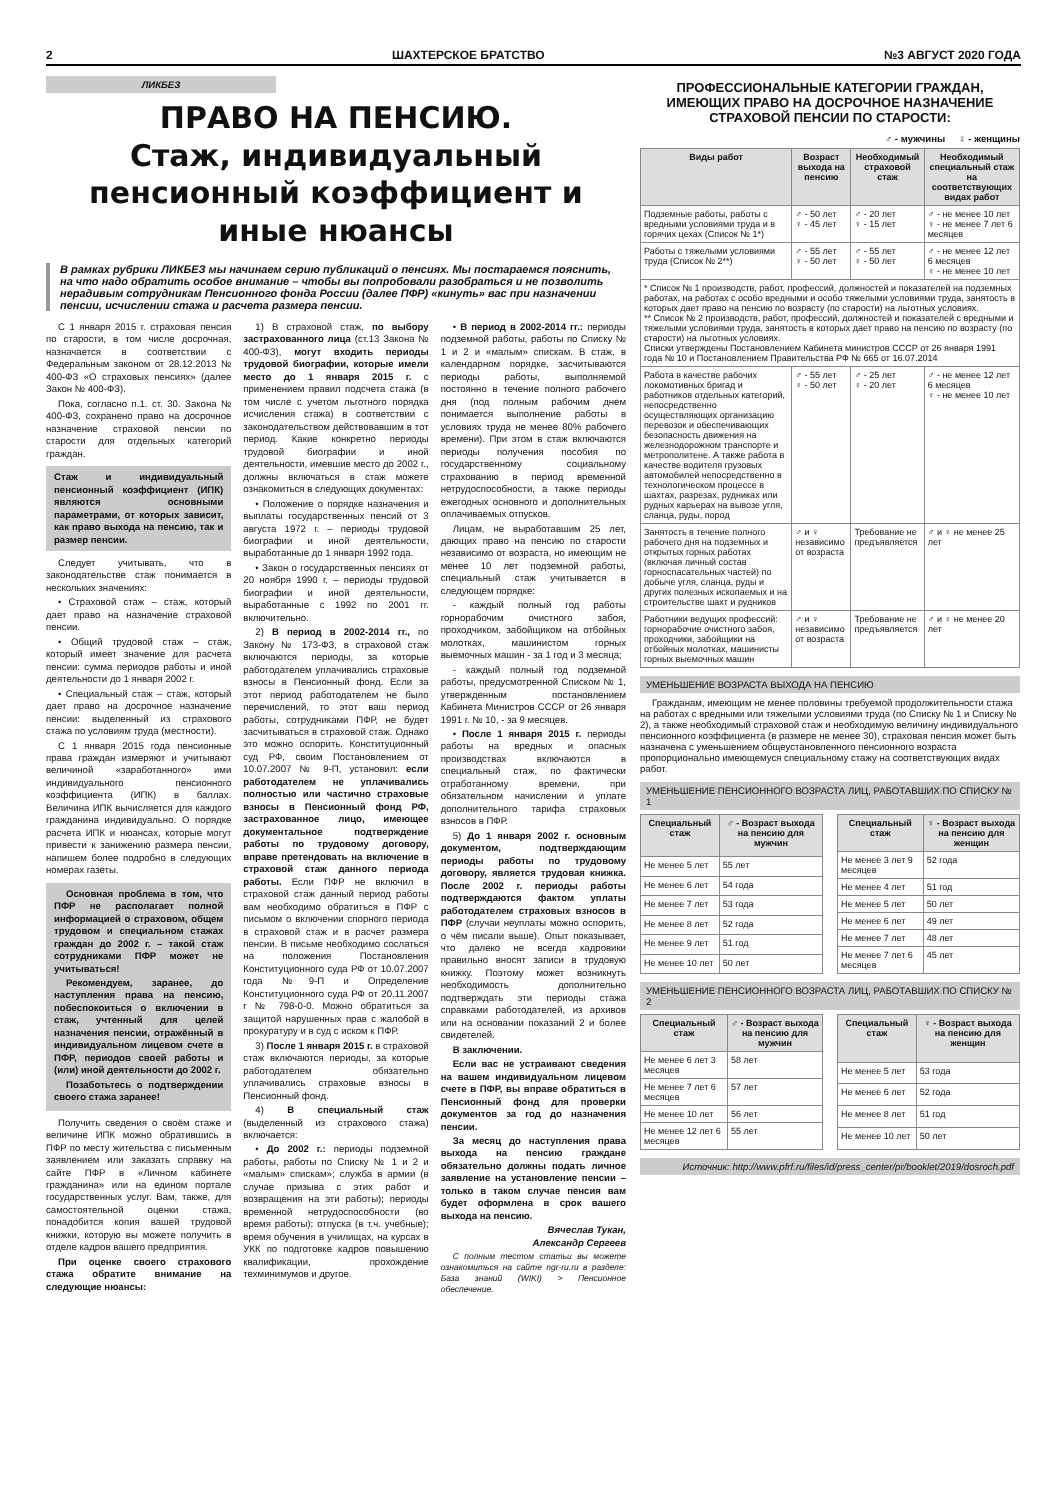2 ШАХТЕРСКОЕ БРАТСТВО №3 АВГУСТ 2020 ГОДА
ЛИКБЕЗ
ПРАВО НА ПЕНСИЮ.
Стаж, индивидуальный пенсионный коэффициент и иные нюансы
В рамках рубрики ЛИКБЕЗ мы начинаем серию публикаций о пенсиях. Мы постараемся пояснить, на что надо обратить особое внимание – чтобы вы попробовали разобраться и не позволить нерадивым сотрудникам Пенсионного фонда России (далее ПФР) «кинуть» вас при назначении пенсии, исчислении стажа и расчета размера пенсии.
С 1 января 2015 г. страховая пенсия по старости, в том числе досрочная, назначается в соответствии с Федеральным законом от 28.12.2013 № 400-ФЗ «О страховых пенсиях» (далее Закон № 400-ФЗ).
Пока, согласно п.1. ст. 30. Закона № 400-ФЗ, сохранено право на досрочное назначение страховой пенсии по старости для отдельных категорий граждан.
Стаж и индивидуальный пенсионный коэффициент (ИПК) являются основными параметрами, от которых зависит, как право выхода на пенсию, так и размер пенсии.
Следует учитывать, что в законодательстве стаж понимается в нескольких значениях:
• Страховой стаж – стаж, который дает право на назначение страховой пенсии.
• Общий трудовой стаж – стаж, который имеет значение для расчета пенсии: сумма периодов работы и иной деятельности до 1 января 2002 г.
• Специальный стаж – стаж, который дает право на досрочное назначение пенсии: выделенный из страхового стажа по условиям труда (местности).
С 1 января 2015 года пенсионные права граждан измеряют и учитывают величиной «заработанного» ими индивидуального пенсионного коэффициента (ИПК) в баллах. Величина ИПК вычисляется для каждого гражданина индивидуально. О порядке расчета ИПК и нюансах, которые могут привести к занижению размера пенсии, напишем более подробно в следующих номерах газеты.
Основная проблема в том, что ПФР не располагает полной информацией о страховом, общем трудовом и специальном стажах граждан до 2002 г. – такой стаж сотрудниками ПФР может не учитываться!
Рекомендуем, заранее, до наступления права на пенсию, побеспокоиться о включении в стаж, учтенный для целей назначения пенсии, отражённый в индивидуальном лицевом счете в ПФР, периодов своей работы и (или) иной деятельности до 2002 г.
Позаботьтесь о подтверждении своего стажа заранее!
Получить сведения о своём стаже и величине ИПК можно обратившись в ПФР по месту жительства с письменным заявлением или заказать справку на сайте ПФР в «Личном кабинете гражданина» или на едином портале государственных услуг. Вам, также, для самостоятельной оценки стажа, понадобится копия вашей трудовой книжки, которую вы можете получить в отделе кадров вашего предприятия.
При оценке своего страхового стажа обратите внимание на следующие нюансы:
1) В страховой стаж, по выбору застрахованного лица (ст.13 Закона № 400-ФЗ), могут входить периоды трудовой биографии, которые имели место до 1 января 2015 г. с применением правил подсчета стажа (в том числе с учетом льготного порядка исчисления стажа) в соответствии с законодательством действовавшим в тот период. Какие конкретно периоды трудовой биографии и иной деятельности, имевшие место до 2002 г., должны включаться в стаж можете ознакомиться в следующих документах:
• Положение о порядке назначения и выплаты государственных пенсий от 3 августа 1972 г. – периоды трудовой биографии и иной деятельности, выработанные до 1 января 1992 года.
• Закон о государственных пенсиях от 20 ноября 1990 г. – периоды трудовой биографии и иной деятельности, выработанные с 1992 по 2001 гг. включительно.
2) В период в 2002-2014 гг., по Закону № 173-ФЗ, в страховой стаж включаются периоды, за которые работодателем уплачивались страховые взносы в Пенсионный фонд. Если за этот период работодателем не было перечислений, то этот ваш период работы, сотрудниками ПФР, не будет засчитываться в страховой стаж. Однако это можно оспорить. Конституционный суд РФ, своим Постановлением от 10.07.2007 № 9-П, установил: если работодателем не уплачивались полностью или частично страховые взносы в Пенсионный фонд РФ, застрахованное лицо, имеющее документальное подтверждение работы по трудовому договору, вправе претендовать на включение в страховой стаж данного периода работы. Если ПФР не включил в страховой стаж данный период работы вам необходимо обратиться в ПФР с письмом о включении спорного периода в страховой стаж и в расчет размера пенсии. В письме необходимо сослаться на положения Постановления Конституционного суда РФ от 10.07.2007 года №9-П и Определение Конституционного суда РФ от 20.11.2007 г № 798-0-0. Можно обратиться за защитой нарушенных прав с жалобой в прокуратуру и в суд с иском к ПФР.
3) После 1 января 2015 г. в страховой стаж включаются периоды, за которые работодателем обязательно уплачивались страховые взносы в Пенсионный фонд.
4) В специальный стаж (выделенный из страхового стажа) включается:
• До 2002 г.: периоды подземной работы, работы по Списку № 1 и 2 и «малым» спискам»; служба в армии (в случае призыва с этих работ и возвращения на эти работы); периоды временной нетрудоспособности (во время работы); отпуска (в т.ч. учебные); время обучения в училищах, на курсах в УКК по подготовке кадров повышению квалификации, прохождение техминимумов и другое.
• В период в 2002-2014 гг.: периоды подземной работы, работы по Списку № 1 и 2 и «малым» спискам. В стаж, в календарном порядке, засчитываются периоды работы, выполняемой постоянно в течение полного рабочего дня (под полным рабочим днем понимается выполнение работы в условиях труда не менее 80% рабочего времени). При этом в стаж включаются периоды получения пособия по государственному социальному страхованию в период временной нетрудоспособности, а также периоды ежегодных основного и дополнительных оплачиваемых отпусков.
Лицам, не выработавшим 25 лет, дающих право на пенсию по старости независимо от возраста, но имеющим не менее 10 лет подземной работы, специальный стаж учитывается в следующем порядке:
- каждый полный год работы горнорабочим очистного забоя, проходчиком, забойщиком на отбойных молотках, машинистом горных выемочных машин - за 1 год и 3 месяца;
- каждый полный год подземной работы, предусмотренной Списком № 1, утвержденным постановлением Кабинета Министров СССР от 26 января 1991 г. № 10, - за 9 месяцев.
• После 1 января 2015 г. периоды работы на вредных и опасных производствах включаются в специальный стаж, по фактически отработанному времени, при обязательном начислении и уплате дополнительного тарифа страховых взносов в ПФР.
5) До 1 января 2002 г. основным документом, подтверждающим периоды работы по трудовому договору, является трудовая книжка. После 2002 г. периоды работы подтверждаются фактом уплаты работодателем страховых взносов в ПФР (случаи неуплаты можно оспорить, о чём писали выше). Опыт показывает, что далеко не всегда кадровики правильно вносят записи в трудовую книжку. Поэтому может возникнуть необходимость дополнительно подтверждать эти периоды стажа справками работодателей, из архивов или на основании показаний 2 и более свидетелей.
В заключении.
Если вас не устраивают сведения на вашем индивидуальном лицевом счете в ПФР, вы вправе обратиться в Пенсионный фонд для проверки документов за год до назначения пенсии.
За месяц до наступления права выхода на пенсию гражданe обязательно должны подать личное заявление на установление пенсии – только в таком случае пенсия вам будет оформлена в срок вашего выхода на пенсию.
Вячеслав Тукан,
Александр Сергеев
С полным тестом статьи вы можете ознакомиться на сайте ngr-ru.ru в разделе: База знаний (WIKI) > Пенсионное обеспечение.
ПРОФЕССИОНАЛЬНЫЕ КАТЕГОРИИ ГРАЖДАН, ИМЕЮЩИХ ПРАВО НА ДОСРОЧНОЕ НАЗНАЧЕНИЕ СТРАХОВОЙ ПЕНСИИ ПО СТАРОСТИ:
♂ - мужчины ♀ - женщины
| Виды работ | Возраст выхода на пенсию | Необходимый страховой стаж | Необходимый специальный стаж на соответствующих видах работ |
| --- | --- | --- | --- |
| Подземные работы, работы с вредными условиями труда и в горячих цехах (Список № 1*) | ♂ - 50 лет ♀ - 45 лет | ♂ - 20 лет ♀ - 15 лет | ♂ - не менее 10 лет ♀ - не менее 7 лет 6 месяцев |
| Работы с тяжелыми условиями труда (Список № 2**) | ♂ - 55 лет ♀ - 50 лет | ♂ - 55 лет ♀ - 50 лет | ♂ - не менее 12 лет 6 месяцев ♀ - не менее 10 лет |
| * Список № 1 производств, работ, профессий, должностей и показателей на подземных работах, на работах с особо вредными и особо тяжелыми условиями труда, занятость в которых дает право на пенсию по возрасту (по старости) на льготных условиях. ** Список № 2 производств, работ, профессий, должностей и показателей с вредными и тяжелыми условиями труда, занятость в которых дает право на пенсию по возрасту (по старости) на льготных условиях. Списки утверждены Постановлением Кабинета министров СССР от 26 января 1991 года № 10 и Постановлением Правительства РФ № 665 от 16.07.2014 | | | |
| Работа в качестве рабочих локомотивных бригад и работников отдельных категорий, непосредственно осуществляющих организацию перевозок и обеспечивающих безопасность движения на железнодорожном транспорте и метрополитене. А также работа в качестве водителя грузовых автомобилей непосредственно в технологическом процессе в шахтах, разрезах, рудниках или рудных карьерах на вывозе угля, сланца, руды, пород | ♂ - 55 лет ♀ - 50 лет | ♂ - 25 лет ♀ - 20 лет | ♂ - не менее 12 лет 6 месяцев ♀ - не менее 10 лет |
| Занятость в течение полного рабочего дня на подземных и открытых горных работах (включая личный состав горноспасательных частей) по добыче угля, сланца, руды и других полезных ископаемых и на строительстве шахт и рудников | ♂ и ♀ независимо от возраста | Требование не предъявляется | ♂ и ♀ не менее 25 лет |
| Работники ведущих профессий: горнорабочие очистного забоя, проходчики, забойщики на отбойных молотках, машинисты горных выемочных машин | ♂ и ♀ независимо от возраста | Требование не предъявляется | ♂ и ♀ не менее 20 лет |
УМЕНЬШЕНИЕ ВОЗРАСТА ВЫХОДА НА ПЕНСИЮ
Гражданам, имеющим не менее половины требуемой продолжительности стажа на работах с вредными или тяжелыми условиями труда (по Списку № 1 и Списку № 2), а также необходимый страховой стаж и необходимую величину индивидуального пенсионного коэффициента (в размере не менее 30), страховая пенсия может быть назначена с уменьшением общеустановленного пенсионного возраста пропорционально имеющемуся специальному стажу на соответствующих видах работ.
УМЕНЬШЕНИЕ ПЕНСИОННОГО ВОЗРАСТА ЛИЦ, РАБОТАВШИХ ПО СПИСКУ № 1
| Специальный стаж | ♂ - Возраст выхода на пенсию для мужчин |
| --- | --- |
| Не менее 5 лет | 55 лет |
| Не менее 6 лет | 54 года |
| Не менее 7 лет | 53 года |
| Не менее 8 лет | 52 года |
| Не менее 9 лет | 51 год |
| Не менее 10 лет | 50 лет |
| Специальный стаж | ♀ - Возраст выхода на пенсию для женщин |
| --- | --- |
| Не менее 3 лет 9 месяцев | 52 года |
| Не менее 4 лет | 51 год |
| Не менее 5 лет | 50 лет |
| Не менее 6 лет | 49 лет |
| Не менее 7 лет | 48 лет |
| Не менее 7 лет 6 месяцев | 45 лет |
УМЕНЬШЕНИЕ ПЕНСИОННОГО ВОЗРАСТА ЛИЦ, РАБОТАВШИХ ПО СПИСКУ № 2
| Специальный стаж | ♂ - Возраст выхода на пенсию для мужчин |
| --- | --- |
| Не менее 6 лет 3 месяцев | 58 лет |
| Не менее 7 лет 6 месяцев | 57 лет |
| Не менее 10 лет | 56 лет |
| Не менее 12 лет 6 месяцев | 55 лет |
| Специальный стаж | ♀ - Возраст выхода на пенсию для женщин |
| --- | --- |
| Не менее 5 лет | 53 года |
| Не менее 6 лет | 52 года |
| Не менее 8 лет | 51 год |
| Не менее 10 лет | 50 лет |
Источник: http://www.pfrf.ru/files/id/press_center/pr/booklet/2019/dosroch.pdf